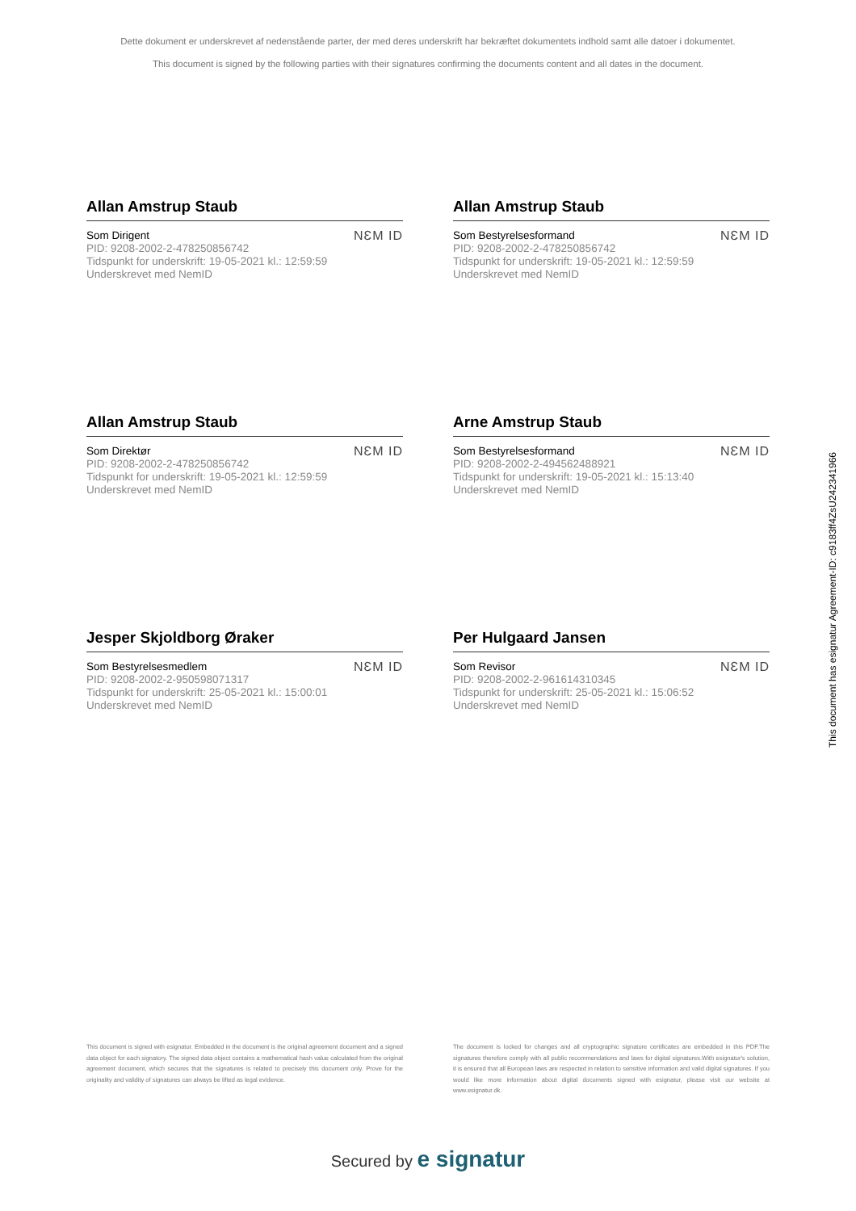Dette dokument er underskrevet af nedenstående parter, der med deres underskrift har bekræftet dokumentets indhold samt alle datoer i dokumentet.
This document is signed by the following parties with their signatures confirming the documents content and all dates in the document.
Allan Amstrup Staub
Som Dirigent
PID: 9208-2002-2-478250856742
Tidspunkt for underskrift: 19-05-2021 kl.: 12:59:59
Underskrevet med NemID
NƐM ID
Allan Amstrup Staub
Som Bestyrelsesformand
PID: 9208-2002-2-478250856742
Tidspunkt for underskrift: 19-05-2021 kl.: 12:59:59
Underskrevet med NemID
NƐM ID
Allan Amstrup Staub
Som Direktør
PID: 9208-2002-2-478250856742
Tidspunkt for underskrift: 19-05-2021 kl.: 12:59:59
Underskrevet med NemID
NƐM ID
Arne Amstrup Staub
Som Bestyrelsesformand
PID: 9208-2002-2-494562488921
Tidspunkt for underskrift: 19-05-2021 kl.: 15:13:40
Underskrevet med NemID
NƐM ID
Jesper Skjoldborg Øraker
Som Bestyrelsesmedlem
PID: 9208-2002-2-950598071317
Tidspunkt for underskrift: 25-05-2021 kl.: 15:00:01
Underskrevet med NemID
NƐM ID
Per Hulgaard Jansen
Som Revisor
PID: 9208-2002-2-961614310345
Tidspunkt for underskrift: 25-05-2021 kl.: 15:06:52
Underskrevet med NemID
NƐM ID
This document is signed with esignatur. Embedded in the document is the original agreement document and a signed data object for each signatory. The signed data object contains a mathematical hash value calculated from the original agreement document, which secures that the signatures is related to precisely this document only. Prove for the originality and validity of signatures can always be lifted as legal evidence.
The document is locked for changes and all cryptographic signature certificates are embedded in this PDF.The signatures therefore comply with all public recommendations and laws for digital signatures.With esignatur's solution, it is ensured that all European laws are respected in relation to sensitive information and valid digital signatures. If you would like more information about digital documents signed with esignatur, please visit our website at www.esignatur.dk.
Secured by e signatur
This document has esignatur Agreement-ID: c9183ff4ZsU242341966